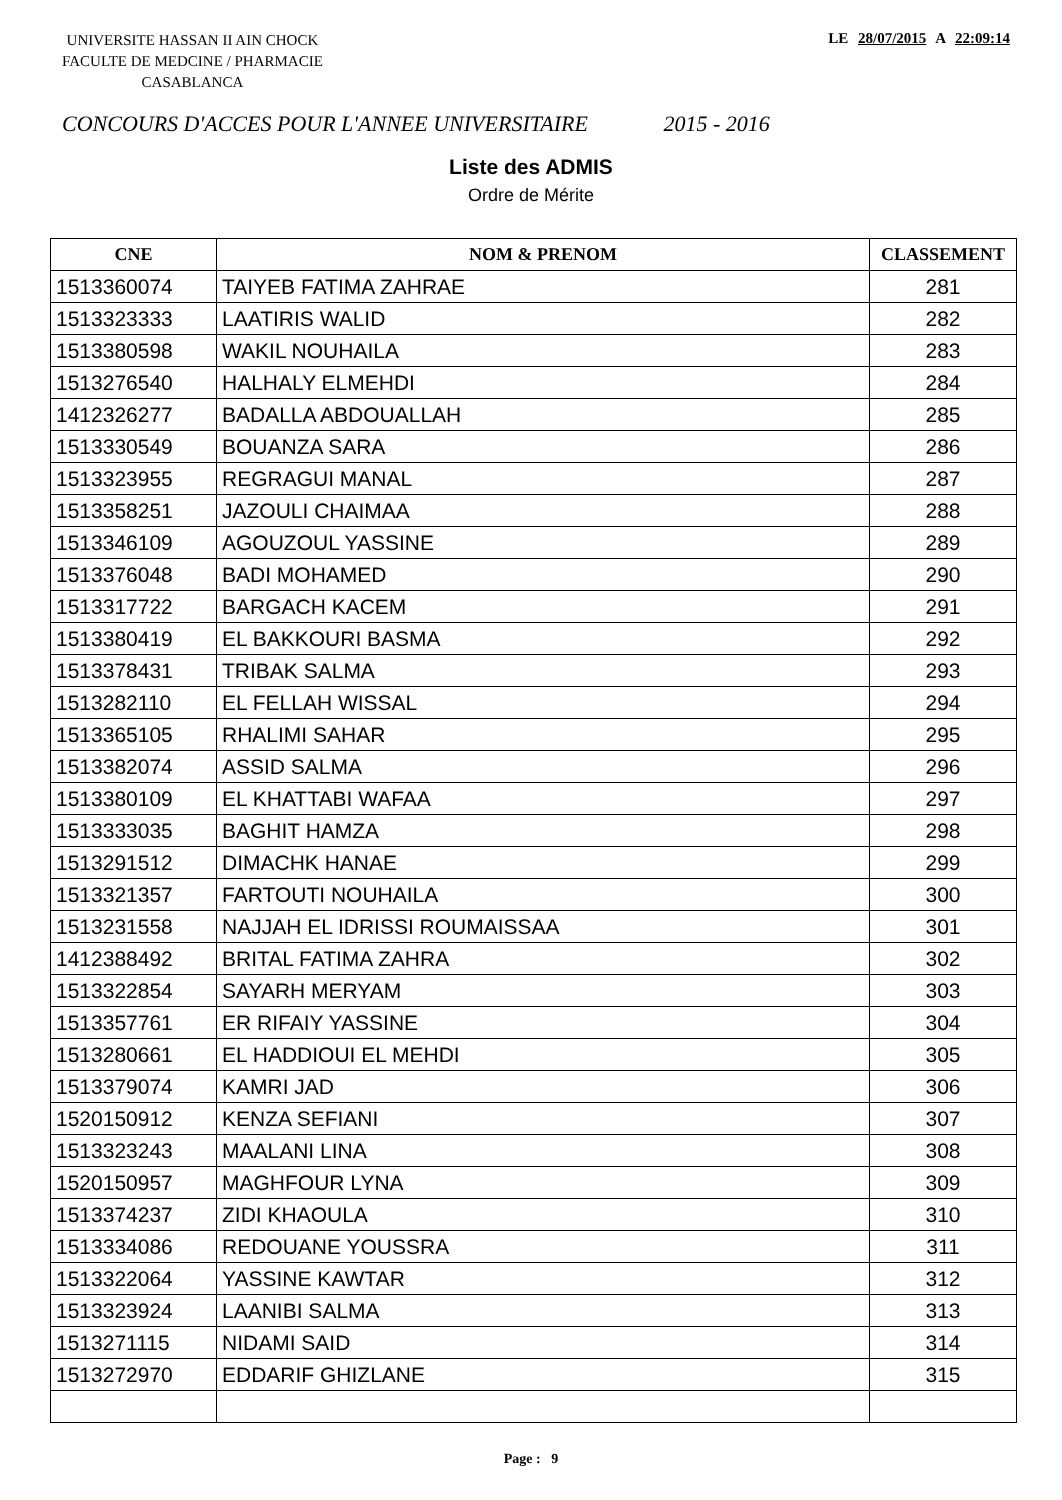UNIVERSITE HASSAN II AIN CHOCK
FACULTE DE MEDCINE / PHARMACIE
CASABLANCA
LE 28/07/2015 A 22:09:14
CONCOURS D'ACCES POUR L'ANNEE UNIVERSITAIRE 2015 - 2016
Liste des ADMIS
Ordre de Mérite
| CNE | NOM & PRENOM | CLASSEMENT |
| --- | --- | --- |
| 1513360074 | TAIYEB FATIMA ZAHRAE | 281 |
| 1513323333 | LAATIRIS WALID | 282 |
| 1513380598 | WAKIL NOUHAILA | 283 |
| 1513276540 | HALHALY ELMEHDI | 284 |
| 1412326277 | BADALLA ABDOUALLAH | 285 |
| 1513330549 | BOUANZA SARA | 286 |
| 1513323955 | REGRAGUI MANAL | 287 |
| 1513358251 | JAZOULI CHAIMAA | 288 |
| 1513346109 | AGOUZOUL YASSINE | 289 |
| 1513376048 | BADI MOHAMED | 290 |
| 1513317722 | BARGACH KACEM | 291 |
| 1513380419 | EL BAKKOURI BASMA | 292 |
| 1513378431 | TRIBAK SALMA | 293 |
| 1513282110 | EL FELLAH WISSAL | 294 |
| 1513365105 | RHALIMI SAHAR | 295 |
| 1513382074 | ASSID SALMA | 296 |
| 1513380109 | EL KHATTABI WAFAA | 297 |
| 1513333035 | BAGHIT HAMZA | 298 |
| 1513291512 | DIMACHK HANAE | 299 |
| 1513321357 | FARTOUTI NOUHAILA | 300 |
| 1513231558 | NAJJAH EL IDRISSI ROUMAISSAA | 301 |
| 1412388492 | BRITAL FATIMA ZAHRA | 302 |
| 1513322854 | SAYARH MERYAM | 303 |
| 1513357761 | ER RIFAIY YASSINE | 304 |
| 1513280661 | EL HADDIOUI EL MEHDI | 305 |
| 1513379074 | KAMRI JAD | 306 |
| 1520150912 | KENZA SEFIANI | 307 |
| 1513323243 | MAALANI LINA | 308 |
| 1520150957 | MAGHFOUR LYNA | 309 |
| 1513374237 | ZIDI KHAOULA | 310 |
| 1513334086 | REDOUANE YOUSSRA | 311 |
| 1513322064 | YASSINE KAWTAR | 312 |
| 1513323924 | LAANIBI SALMA | 313 |
| 1513271115 | NIDAMI SAID | 314 |
| 1513272970 | EDDARIF GHIZLANE | 315 |
Page : 9